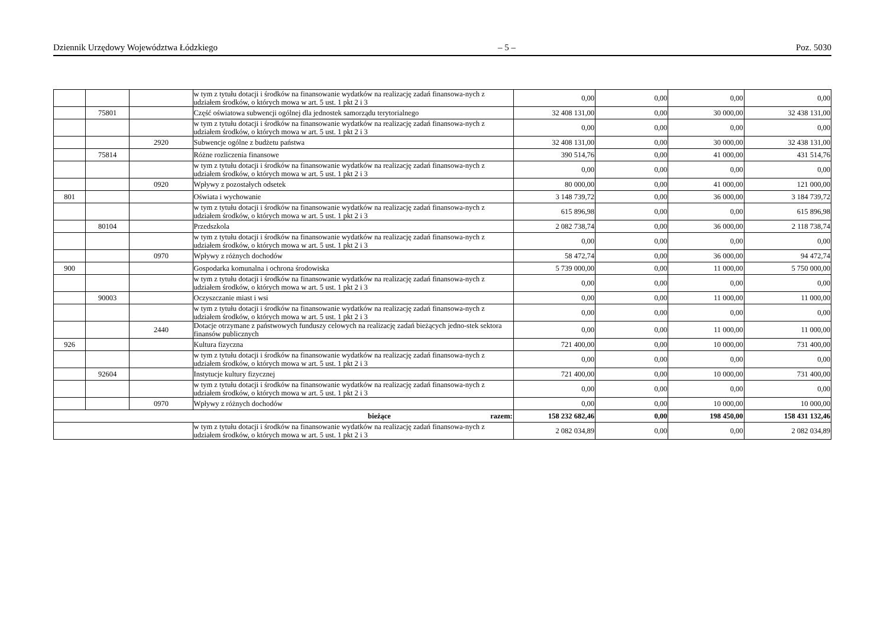Dziennik Urzędowy Województwa Łódzkiego – 5 – Poz. 5030
| | | | w tym z tytułu dotacji i środków na finansowanie wydatków na realizację zadań finansowa-nych z udziałem środków, o których mowa w art. 5 ust. 1 pkt 2 i 3 | 0,00 | 0,00 | 0,00 | 0,00 |
| | 75801 | | Część oświatowa subwencji ogólnej dla jednostek samorządu terytorialnego | 32 408 131,00 | 0,00 | 30 000,00 | 32 438 131,00 |
| | | | w tym z tytułu dotacji i środków na finansowanie wydatków na realizację zadań finansowa-nych z udziałem środków, o których mowa w art. 5 ust. 1 pkt 2 i 3 | 0,00 | 0,00 | 0,00 | 0,00 |
| | | 2920 | Subwencje ogólne z budżetu państwa | 32 408 131,00 | 0,00 | 30 000,00 | 32 438 131,00 |
| | 75814 | | Różne rozliczenia finansowe | 390 514,76 | 0,00 | 41 000,00 | 431 514,76 |
| | | | w tym z tytułu dotacji i środków na finansowanie wydatków na realizację zadań finansowa-nych z udziałem środków, o których mowa w art. 5 ust. 1 pkt 2 i 3 | 0,00 | 0,00 | 0,00 | 0,00 |
| | | 0920 | Wpływy z pozostałych odsetek | 80 000,00 | 0,00 | 41 000,00 | 121 000,00 |
| 801 | | | Oświata i wychowanie | 3 148 739,72 | 0,00 | 36 000,00 | 3 184 739,72 |
| | | | w tym z tytułu dotacji i środków na finansowanie wydatków na realizację zadań finansowa-nych z udziałem środków, o których mowa w art. 5 ust. 1 pkt 2 i 3 | 615 896,98 | 0,00 | 0,00 | 615 896,98 |
| | 80104 | | Przedszkola | 2 082 738,74 | 0,00 | 36 000,00 | 2 118 738,74 |
| | | | w tym z tytułu dotacji i środków na finansowanie wydatków na realizację zadań finansowa-nych z udziałem środków, o których mowa w art. 5 ust. 1 pkt 2 i 3 | 0,00 | 0,00 | 0,00 | 0,00 |
| | | 0970 | Wpływy z różnych dochodów | 58 472,74 | 0,00 | 36 000,00 | 94 472,74 |
| 900 | | | Gospodarka komunalna i ochrona środowiska | 5 739 000,00 | 0,00 | 11 000,00 | 5 750 000,00 |
| | | | w tym z tytułu dotacji i środków na finansowanie wydatków na realizację zadań finansowa-nych z udziałem środków, o których mowa w art. 5 ust. 1 pkt 2 i 3 | 0,00 | 0,00 | 0,00 | 0,00 |
| | 90003 | | Oczyszczanie miast i wsi | 0,00 | 0,00 | 11 000,00 | 11 000,00 |
| | | | w tym z tytułu dotacji i środków na finansowanie wydatków na realizację zadań finansowa-nych z udziałem środków, o których mowa w art. 5 ust. 1 pkt 2 i 3 | 0,00 | 0,00 | 0,00 | 0,00 |
| | | 2440 | Dotacje otrzymane z państwowych funduszy celowych na realizację zadań bieżących jedno-stek sektora finansów publicznych | 0,00 | 0,00 | 11 000,00 | 11 000,00 |
| 926 | | | Kultura fizyczna | 721 400,00 | 0,00 | 10 000,00 | 731 400,00 |
| | | | w tym z tytułu dotacji i środków na finansowanie wydatków na realizację zadań finansowa-nych z udziałem środków, o których mowa w art. 5 ust. 1 pkt 2 i 3 | 0,00 | 0,00 | 0,00 | 0,00 |
| | 92604 | | Instytucje kultury fizycznej | 721 400,00 | 0,00 | 10 000,00 | 731 400,00 |
| | | | w tym z tytułu dotacji i środków na finansowanie wydatków na realizację zadań finansowa-nych z udziałem środków, o których mowa w art. 5 ust. 1 pkt 2 i 3 | 0,00 | 0,00 | 0,00 | 0,00 |
| | | 0970 | Wpływy z różnych dochodów | 0,00 | 0,00 | 10 000,00 | 10 000,00 |
| bieżące razem: | | | | 158 232 682,46 | 0,00 | 198 450,00 | 158 431 132,46 |
| | | | w tym z tytułu dotacji i środków na finansowanie wydatków na realizację zadań finansowa-nych z udziałem środków, o których mowa w art. 5 ust. 1 pkt 2 i 3 | 2 082 034,89 | 0,00 | 0,00 | 2 082 034,89 |